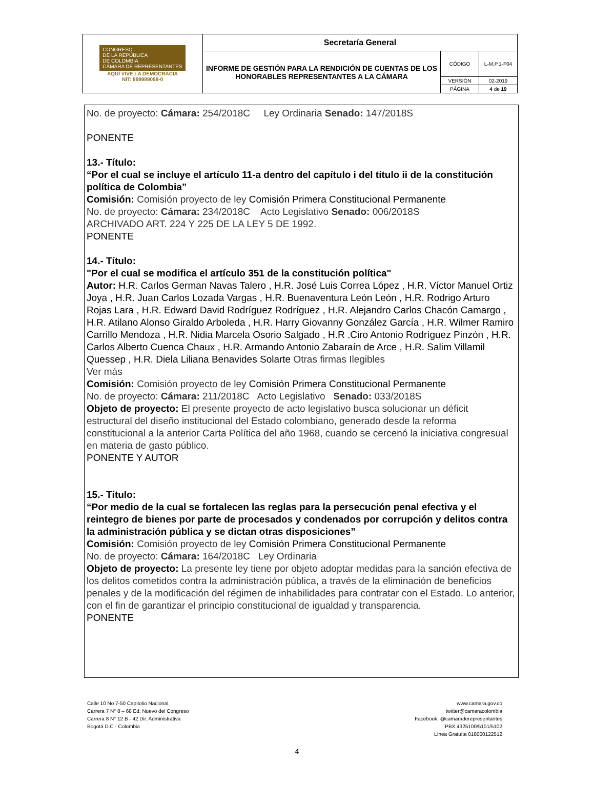| CONGRESO DE LA REPÚBLICA DE COLOMBIA CÁMARA DE REPRESENTANTES AQUÍ VIVE LA DEMOCRACIA NIT: 899999098-0 | Secretaría General | | |
| | INFORME DE GESTIÓN PARA LA RENDICIÓN DE CUENTAS DE LOS HONORABLES REPRESENTANTES A LA CÁMARA | CÓDIGO | L-M.P.1-F04 |
| | | VERSIÓN | 02-2019 |
| | | PÁGINA | 4 de 19 |
No. de proyecto: Cámara: 254/2018C Ley Ordinaria Senado: 147/2018S
PONENTE
13.- Título:
“Por el cual se incluye el artículo 11-a dentro del capítulo i del título ii de la constitución política de Colombia”
Comisión: Comisión proyecto de ley Comisión Primera Constitucional Permanente
No. de proyecto: Cámara: 234/2018C Acto Legislativo Senado: 006/2018S
ARCHIVADO ART. 224 Y 225 DE LA LEY 5 DE 1992.
PONENTE
14.- Título:
"Por el cual se modifica el artículo 351 de la constitución política"
Autor: H.R. Carlos German Navas Talero , H.R. José Luis Correa López , H.R. Víctor Manuel Ortiz Joya , H.R. Juan Carlos Lozada Vargas , H.R. Buenaventura León León , H.R. Rodrigo Arturo Rojas Lara , H.R. Edward David Rodríguez Rodríguez , H.R. Alejandro Carlos Chacón Camargo , H.R. Atilano Alonso Giraldo Arboleda , H.R. Harry Giovanny González García , H.R. Wilmer Ramiro Carrillo Mendoza , H.R. Nidia Marcela Osorio Salgado , H.R .Ciro Antonio Rodríguez Pinzón , H.R. Carlos Alberto Cuenca Chaux , H.R. Armando Antonio Zabaraín de Arce , H.R. Salim Villamil Quessep , H.R. Diela Liliana Benavides Solarte Otras firmas Ilegibles
Ver más
Comisión: Comisión proyecto de ley Comisión Primera Constitucional Permanente
No. de proyecto: Cámara: 211/2018C Acto Legislativo Senado: 033/2018S
Objeto de proyecto: El presente proyecto de acto legislativo busca solucionar un déficit estructural del diseño institucional del Estado colombiano, generado desde la reforma constitucional a la anterior Carta Política del año 1968, cuando se cercenó la iniciativa congresual en materia de gasto público.
PONENTE Y AUTOR
15.- Título:
“Por medio de la cual se fortalecen las reglas para la persecución penal efectiva y el reintegro de bienes por parte de procesados y condenados por corrupción y delitos contra la administración pública y se dictan otras disposiciones”
Comisión: Comisión proyecto de ley Comisión Primera Constitucional Permanente
No. de proyecto: Cámara: 164/2018C Ley Ordinaria
Objeto de proyecto: La presente ley tiene por objeto adoptar medidas para la sanción efectiva de los delitos cometidos contra la administración pública, a través de la eliminación de beneficios penales y de la modificación del régimen de inhabilidades para contratar con el Estado. Lo anterior, con el fin de garantizar el principio constitucional de igualdad y transparencia.
PONENTE
Calle 10 No 7-50 Capitolio Nacional
Carrera 7 N° 8 – 68 Ed. Nuevo del Congreso
Carrera 8 N° 12 B - 42 Dir. Administrativa
Bogotá D.C - Colombia
www.camara.gov.co
twitter@camaracolombia
Facebook: @camaraderepresentantes
PBX 4325100/5101/5102
Línea Gratuita 018000122512
4